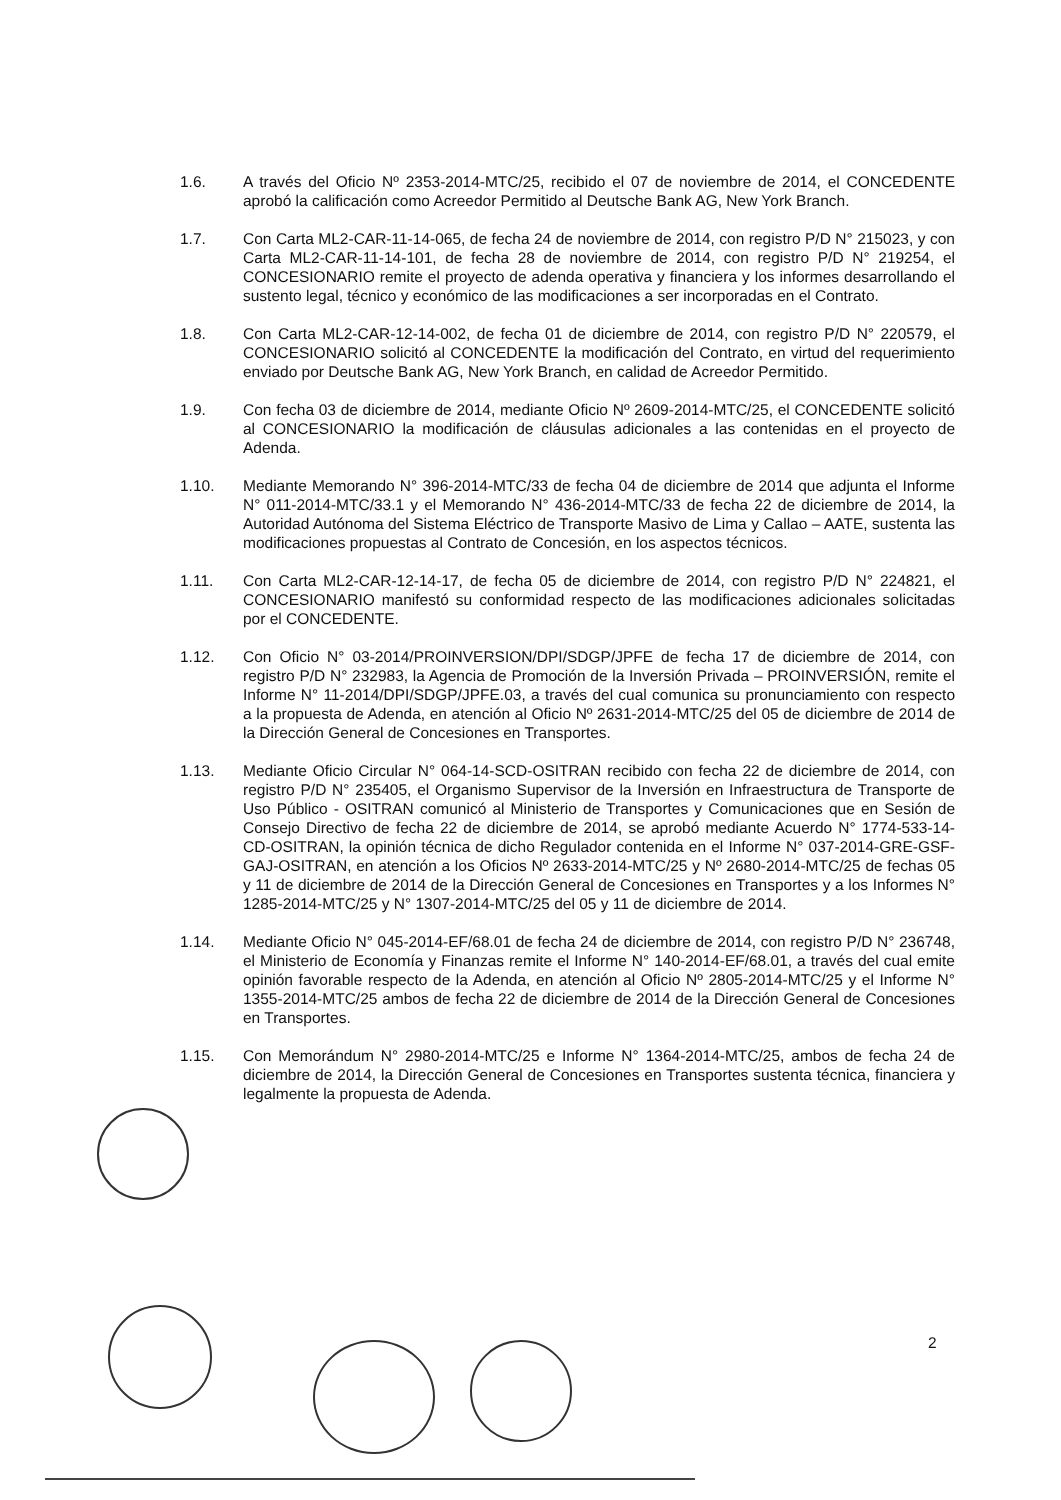1.6. A través del Oficio Nº 2353-2014-MTC/25, recibido el 07 de noviembre de 2014, el CONCEDENTE aprobó la calificación como Acreedor Permitido al Deutsche Bank AG, New York Branch.
1.7. Con Carta ML2-CAR-11-14-065, de fecha 24 de noviembre de 2014, con registro P/D N° 215023, y con Carta ML2-CAR-11-14-101, de fecha 28 de noviembre de 2014, con registro P/D N° 219254, el CONCESIONARIO remite el proyecto de adenda operativa y financiera y los informes desarrollando el sustento legal, técnico y económico de las modificaciones a ser incorporadas en el Contrato.
1.8. Con Carta ML2-CAR-12-14-002, de fecha 01 de diciembre de 2014, con registro P/D N° 220579, el CONCESIONARIO solicitó al CONCEDENTE la modificación del Contrato, en virtud del requerimiento enviado por Deutsche Bank AG, New York Branch, en calidad de Acreedor Permitido.
1.9. Con fecha 03 de diciembre de 2014, mediante Oficio Nº 2609-2014-MTC/25, el CONCEDENTE solicitó al CONCESIONARIO la modificación de cláusulas adicionales a las contenidas en el proyecto de Adenda.
1.10. Mediante Memorando N° 396-2014-MTC/33 de fecha 04 de diciembre de 2014 que adjunta el Informe N° 011-2014-MTC/33.1 y el Memorando N° 436-2014-MTC/33 de fecha 22 de diciembre de 2014, la Autoridad Autónoma del Sistema Eléctrico de Transporte Masivo de Lima y Callao – AATE, sustenta las modificaciones propuestas al Contrato de Concesión, en los aspectos técnicos.
1.11. Con Carta ML2-CAR-12-14-17, de fecha 05 de diciembre de 2014, con registro P/D N° 224821, el CONCESIONARIO manifestó su conformidad respecto de las modificaciones adicionales solicitadas por el CONCEDENTE.
1.12. Con Oficio N° 03-2014/PROINVERSION/DPI/SDGP/JPFE de fecha 17 de diciembre de 2014, con registro P/D N° 232983, la Agencia de Promoción de la Inversión Privada – PROINVERSIÓN, remite el Informe N° 11-2014/DPI/SDGP/JPFE.03, a través del cual comunica su pronunciamiento con respecto a la propuesta de Adenda, en atención al Oficio Nº 2631-2014-MTC/25 del 05 de diciembre de 2014 de la Dirección General de Concesiones en Transportes.
1.13. Mediante Oficio Circular N° 064-14-SCD-OSITRAN recibido con fecha 22 de diciembre de 2014, con registro P/D N° 235405, el Organismo Supervisor de la Inversión en Infraestructura de Transporte de Uso Público - OSITRAN comunicó al Ministerio de Transportes y Comunicaciones que en Sesión de Consejo Directivo de fecha 22 de diciembre de 2014, se aprobó mediante Acuerdo N° 1774-533-14-CD-OSITRAN, la opinión técnica de dicho Regulador contenida en el Informe N° 037-2014-GRE-GSF-GAJ-OSITRAN, en atención a los Oficios Nº 2633-2014-MTC/25 y Nº 2680-2014-MTC/25 de fechas 05 y 11 de diciembre de 2014 de la Dirección General de Concesiones en Transportes y a los Informes N° 1285-2014-MTC/25 y N° 1307-2014-MTC/25 del 05 y 11 de diciembre de 2014.
1.14. Mediante Oficio N° 045-2014-EF/68.01 de fecha 24 de diciembre de 2014, con registro P/D N° 236748, el Ministerio de Economía y Finanzas remite el Informe N° 140-2014-EF/68.01, a través del cual emite opinión favorable respecto de la Adenda, en atención al Oficio Nº 2805-2014-MTC/25 y el Informe N° 1355-2014-MTC/25 ambos de fecha 22 de diciembre de 2014 de la Dirección General de Concesiones en Transportes.
1.15. Con Memorándum N° 2980-2014-MTC/25 e Informe N° 1364-2014-MTC/25, ambos de fecha 24 de diciembre de 2014, la Dirección General de Concesiones en Transportes sustenta técnica, financiera y legalmente la propuesta de Adenda.
2